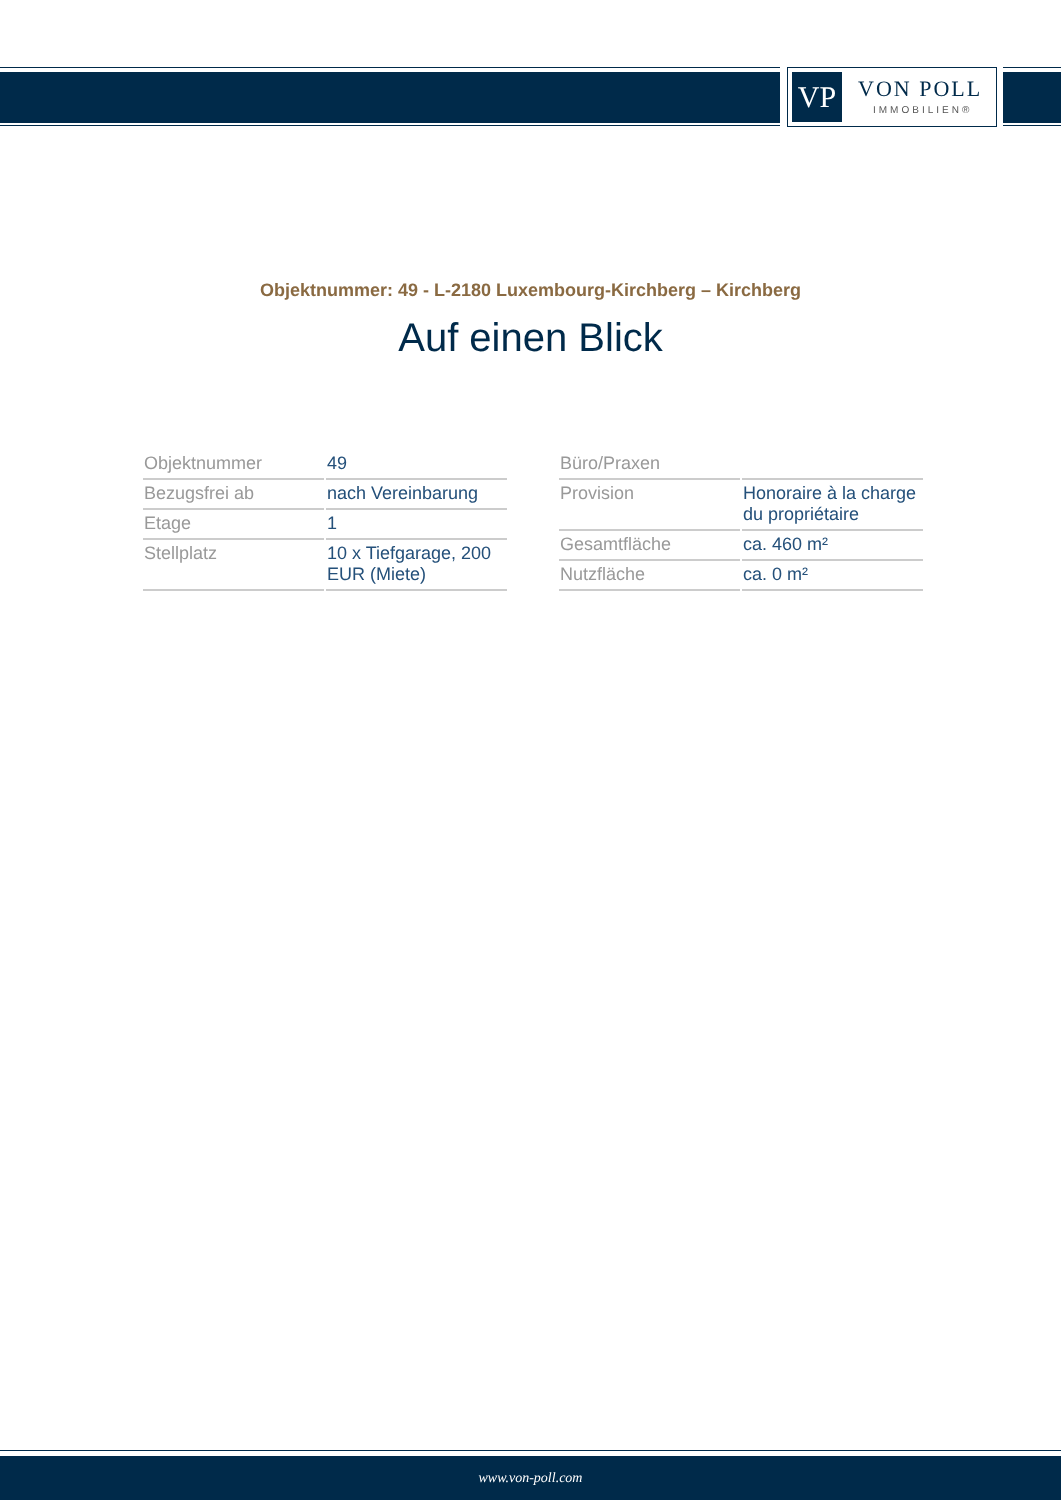VP VON POLL
IMMOBILIEN®
Objektnummer: 49 - L-2180 Luxembourg-Kirchberg – Kirchberg
Auf einen Blick
| Objektnummer | 49 |
| Bezugsfrei ab | nach Vereinbarung |
| Etage | 1 |
| Stellplatz | 10 x Tiefgarage, 200 EUR (Miete) |
| Büro/Praxen | |
| Provision | Honoraire à la charge du propriétaire |
| Gesamtfläche | ca. 460 m² |
| Nutzfläche | ca. 0 m² |
www.von-poll.com